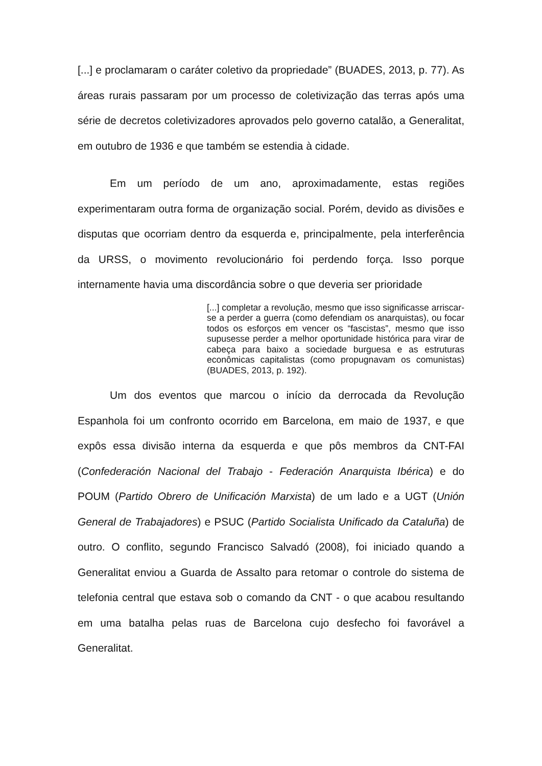[...] e proclamaram o caráter coletivo da propriedade” (BUADES, 2013, p. 77). As áreas rurais passaram por um processo de coletivização das terras após uma série de decretos coletivizadores aprovados pelo governo catalão, a Generalitat, em outubro de 1936 e que também se estendia à cidade.
Em um período de um ano, aproximadamente, estas regiões experimentaram outra forma de organização social. Porém, devido as divisões e disputas que ocorriam dentro da esquerda e, principalmente, pela interferência da URSS, o movimento revolucionário foi perdendo força. Isso porque internamente havia uma discordância sobre o que deveria ser prioridade
[...] completar a revolução, mesmo que isso significasse arriscar-se a perder a guerra (como defendiam os anarquistas), ou focar todos os esforços em vencer os “fascistas”, mesmo que isso supusesse perder a melhor oportunidade histórica para virar de cabeça para baixo a sociedade burguesa e as estruturas econômicas capitalistas (como propugnavam os comunistas) (BUADES, 2013, p. 192).
Um dos eventos que marcou o início da derrocada da Revolução Espanhola foi um confronto ocorrido em Barcelona, em maio de 1937, e que expôs essa divisão interna da esquerda e que pôs membros da CNT-FAI (Confederación Nacional del Trabajo - Federación Anarquista Ibérica) e do POUM (Partido Obrero de Unificación Marxista) de um lado e a UGT (Unión General de Trabajadores) e PSUC (Partido Socialista Unificado da Cataluña) de outro. O conflito, segundo Francisco Salvadó (2008), foi iniciado quando a Generalitat enviou a Guarda de Assalto para retomar o controle do sistema de telefonia central que estava sob o comando da CNT - o que acabou resultando em uma batalha pelas ruas de Barcelona cujo desfecho foi favorável a Generalitat.